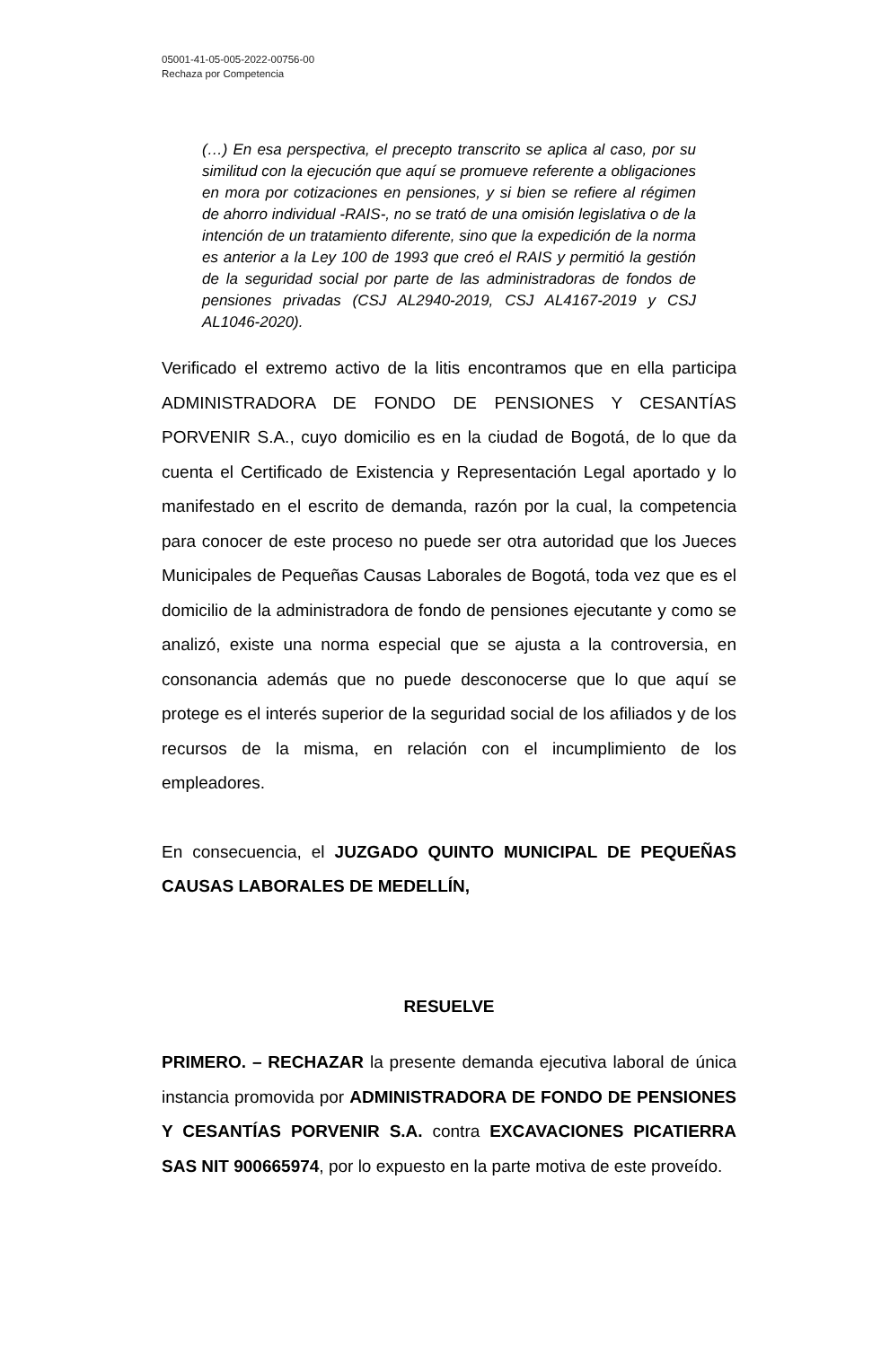05001-41-05-005-2022-00756-00
Rechaza por Competencia
(…) En esa perspectiva, el precepto transcrito se aplica al caso, por su similitud con la ejecución que aquí se promueve referente a obligaciones en mora por cotizaciones en pensiones, y si bien se refiere al régimen de ahorro individual -RAIS-, no se trató de una omisión legislativa o de la intención de un tratamiento diferente, sino que la expedición de la norma es anterior a la Ley 100 de 1993 que creó el RAIS y permitió la gestión de la seguridad social por parte de las administradoras de fondos de pensiones privadas (CSJ AL2940-2019, CSJ AL4167-2019 y CSJ AL1046-2020).
Verificado el extremo activo de la litis encontramos que en ella participa ADMINISTRADORA DE FONDO DE PENSIONES Y CESANTÍAS PORVENIR S.A., cuyo domicilio es en la ciudad de Bogotá, de lo que da cuenta el Certificado de Existencia y Representación Legal aportado y lo manifestado en el escrito de demanda, razón por la cual, la competencia para conocer de este proceso no puede ser otra autoridad que los Jueces Municipales de Pequeñas Causas Laborales de Bogotá, toda vez que es el domicilio de la administradora de fondo de pensiones ejecutante y como se analizó, existe una norma especial que se ajusta a la controversia, en consonancia además que no puede desconocerse que lo que aquí se protege es el interés superior de la seguridad social de los afiliados y de los recursos de la misma, en relación con el incumplimiento de los empleadores.
En consecuencia, el JUZGADO QUINTO MUNICIPAL DE PEQUEÑAS CAUSAS LABORALES DE MEDELLÍN,
RESUELVE
PRIMERO. – RECHAZAR la presente demanda ejecutiva laboral de única instancia promovida por ADMINISTRADORA DE FONDO DE PENSIONES Y CESANTÍAS PORVENIR S.A. contra EXCAVACIONES PICATIERRA SAS NIT 900665974, por lo expuesto en la parte motiva de este proveído.